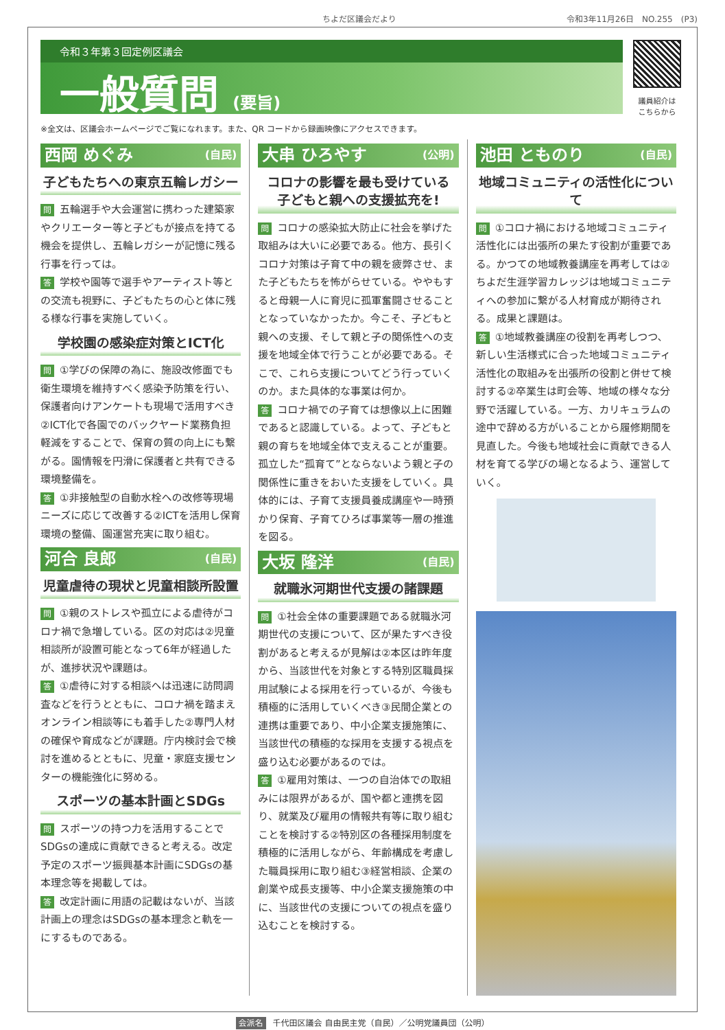ちよだ区議会だより 令和3年11月26日　NO.255　(P3)
令和３年第３回定例区議会
一般質問 (要旨)
議員紹介は
こちらから
※全文は、区議会ホームページでご覧になれます。また、QR コードから録画映像にアクセスできます。
西岡 めぐみ (自民)
子どもたちへの東京五輪レガシー
問五輪選手や大会運営に携わった建築家やクリエーター等と子どもが接点を持てる機会を提供し、五輪レガシーが記憶に残る行事を行っては。
答学校や園等で選手やアーティスト等との交流も視野に、子どもたちの心と体に残る様な行事を実施していく。
学校園の感染症対策とICT化
問 ①学びの保障の為に、施設改修面でも衛生環境を維持すべく感染予防策を行い、保護者向けアンケートも現場で活用すべき②ICT化で各園でのバックヤード業務負担軽減をすることで、保育の質の向上にも繋がる。園情報を円滑に保護者と共有できる環境整備を。
答 ①非接触型の自動水栓への改修等現場ニーズに応じて改善する②ICTを活用し保育環境の整備、園運営充実に取り組む。
河合 良郎 (自民)
児童虐待の現状と児童相談所設置
問 ①親のストレスや孤立による虐待がコロナ禍で急増している。区の対応は②児童相談所が設置可能となって6年が経過したが、進捗状況や課題は。
答 ①虐待に対する相談へは迅速に訪問調査などを行うとともに、コロナ禍を踏まえオンライン相談等にも着手した②専門人材の確保や育成などが課題。庁内検討会で検討を進めるとともに、児童・家庭支援センターの機能強化に努める。
スポーツの基本計画とSDGs
問スポーツの持つ力を活用することでSDGsの達成に貢献できると考える。改定予定のスポーツ振興基本計画にSDGsの基本理念等を掲載しては。
答改定計画に用語の記載はないが、当該計画上の理念はSDGsの基本理念と軌を一にするものである。
大串 ひろやす (公明)
コロナの影響を最も受けている
子どもと親への支援拡充を!
問コロナの感染拡大防止に社会を挙げた取組みは大いに必要である。他方、長引くコロナ対策は子育て中の親を疲弊させ、また子どもたちを怖がらせている。ややもすると母親一人に育児に孤軍奮闘させることとなっていなかったか。今こそ、子どもと親への支援、そして親と子の関係性への支援を地域全体で行うことが必要である。そこで、これら支援についてどう行っていくのか。また具体的な事業は何か。
答コロナ禍での子育ては想像以上に困難であると認識している。よって、子どもと親の育ちを地域全体で支えることが重要。孤立した“孤育て”とならないよう親と子の関係性に重きをおいた支援をしていく。具体的には、子育て支援員養成講座や一時預かり保育、子育てひろば事業等一層の推進を図る。
大坂 隆洋 (自民)
就職氷河期世代支援の諸課題
問 ①社会全体の重要課題である就職氷河期世代の支援について、区が果たすべき役割があると考えるが見解は②本区は昨年度から、当該世代を対象とする特別区職員採用試験による採用を行っているが、今後も積極的に活用していくべき③民間企業との連携は重要であり、中小企業支援施策に、当該世代の積極的な採用を支援する視点を盛り込む必要があるのでは。
答 ①雇用対策は、一つの自治体での取組みには限界があるが、国や都と連携を図り、就業及び雇用の情報共有等に取り組むことを検討する②特別区の各種採用制度を積極的に活用しながら、年齢構成を考慮した職員採用に取り組む③経営相談、企業の創業や成長支援等、中小企業支援施策の中に、当該世代の支援についての視点を盛り込むことを検討する。
池田 とものり (自民)
地域コミュニティの活性化について
問 ①コロナ禍における地域コミュニティ活性化には出張所の果たす役割が重要である。かつての地域教養講座を再考しては②ちよだ生涯学習カレッジは地域コミュニティへの参加に繋がる人材育成が期待される。成果と課題は。
答 ①地域教養講座の役割を再考しつつ、新しい生活様式に合った地域コミュニティ活性化の取組みを出張所の役割と併せて検討する②卒業生は町会等、地域の様々な分野で活躍している。一方、カリキュラムの途中で辞める方がいることから履修期間を見直した。今後も地域社会に貢献できる人材を育てる学びの場となるよう、運営していく。
会派名 千代田区議会 自由民主党（自民）／公明党議員団（公明）